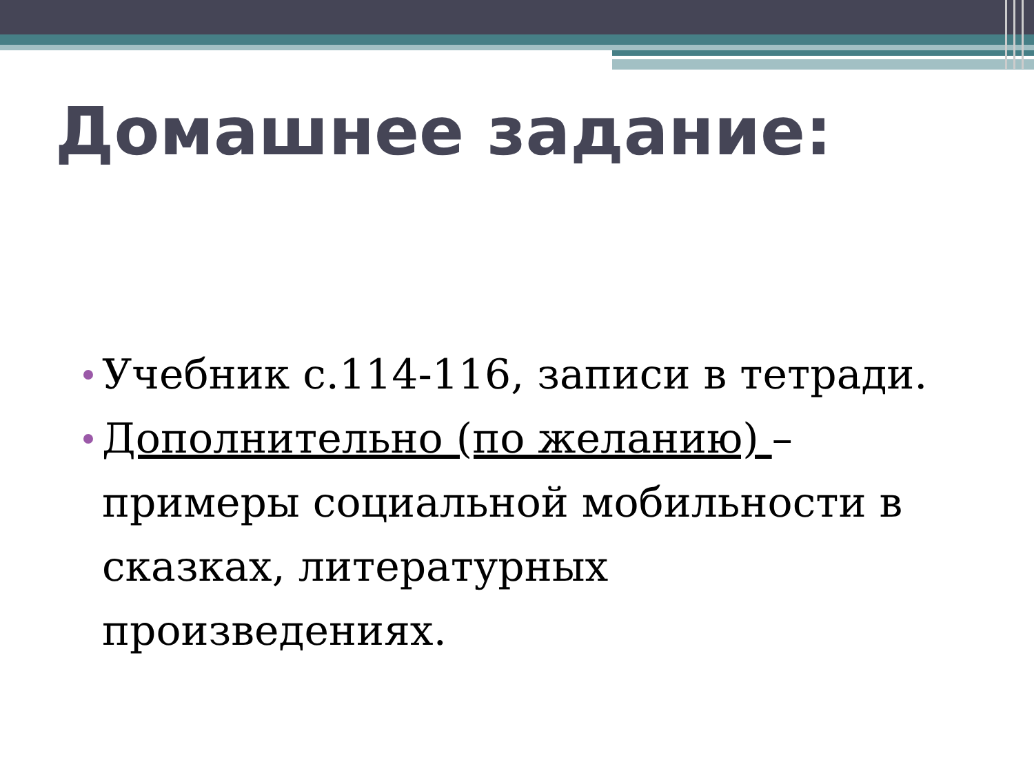Домашнее задание:
Учебник с.114-116, записи в тетради.
Дополнительно (по желанию) – примеры социальной мобильности в сказках, литературных произведениях.